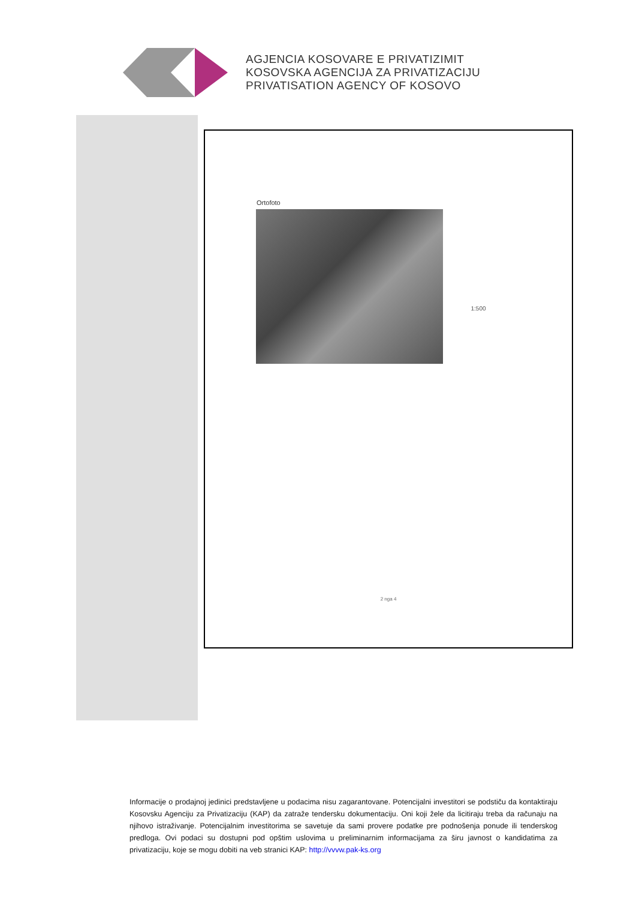AGJENCIA KOSOVARE E PRIVATIZIMIT
KOSOVSKA AGENCIJA ZA PRIVATIZACIJU
PRIVATISATION AGENCY OF KOSOVO
Ortofoto
1:500
2 nga 4
Informacije o prodajnoj jedinici predstavljene u podacima nisu zagarantovane. Potencijalni investitori se podstiču da kontaktiraju Kosovsku Agenciju za Privatizaciju (KAP) da zatraže tendersku dokumentaciju. Oni koji žele da licitiraju treba da računaju na njihovo istraživanje. Potencijalnim investitorima se savetuje da sami provere podatke pre podnošenja ponude ili tenderskog predloga. Ovi podaci su dostupni pod opštim uslovima u preliminarnim informacijama za širu javnost o kandidatima za privatizaciju, koje se mogu dobiti na veb stranici KAP: http://vvvw.pak-ks.org